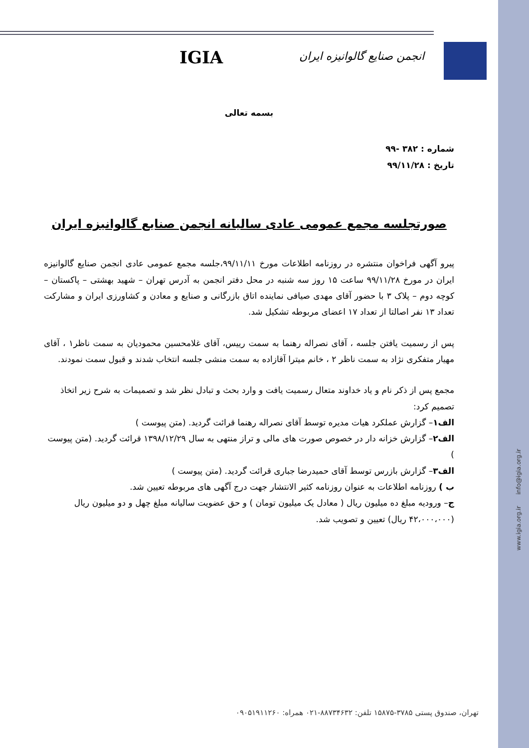www.igia.org.ir info@igia.org.ir
IGIA انجمن صنایع گالوانیزه ایران
بسمه تعالی
شماره : ۳۸۲ -۹۹
تاریخ : ۹۹/۱۱/۲۸
صورتجلسه مجمع عمومی عادی سالیانه انجمن صنایع گالوانیزه ایران
پیرو آگهی فراخوان منتشره در روزنامه اطلاعات مورخ ۹۹/۱۱/۱۱،جلسه مجمع عمومی عادی انجمن صنایع گالوانیزه ایران در مورخ ۹۹/۱۱/۲۸ ساعت ۱۵ روز سه شنبه در محل دفتر انجمن به آدرس تهران – شهید بهشتی – پاکستان – کوچه دوم – پلاک ۳ با حضور آقای مهدی صیافی نماینده اتاق بازرگانی و صنایع و معادن و کشاورزی ایران و مشارکت تعداد ۱۳ نفر اصالتا از تعداد ۱۷ اعضای مربوطه تشکیل شد.
پس از رسمیت یافتن جلسه ، آقای نصراله رهنما به سمت رییس، آقای غلامحسین محمودیان به سمت ناظر۱ ، آقای مهیار متفکری نژاد به سمت ناظر ۲ ، خانم میترا آقازاده به سمت منشی جلسه انتخاب شدند و قبول سمت نمودند.
مجمع پس از ذکر نام و یاد خداوند متعال رسمیت یافت و وارد بحث و تبادل نظر شد و تصمیمات به شرح زیر اتخاذ تصمیم کرد:
الف۱– گزارش عملکرد هیات مدیره توسط آقای نصراله رهنما قرائت گردید. (متن پیوست )
الف۲– گزارش خزانه دار در خصوص صورت های مالی و تراز منتهی به سال ۱۳۹۸/۱۲/۲۹ قرائت گردید. (متن پیوست )
الف۳– گزارش بازرس توسط آقای حمیدرضا جباری قرائت گردید. (متن پیوست )
ب ) روزنامه اطلاعات به عنوان روزنامه کثیر الانتشار جهت درج آگهی های مربوطه تعیین شد.
ج– ورودیه مبلغ ده میلیون ریال ( معادل یک میلیون تومان ) و حق عضویت سالیانه مبلغ چهل و دو میلیون ریال (۴۲،۰۰۰،۰۰۰ ریال) تعیین و تصویب شد.
تهران، صندوق پستی ۳۷۸۵-۱۵۸۷۵ تلفن: ۸۸۷۳۴۶۳۲-۰۲۱ همراه: ۰۹۰۵۱۹۱۱۲۶۰